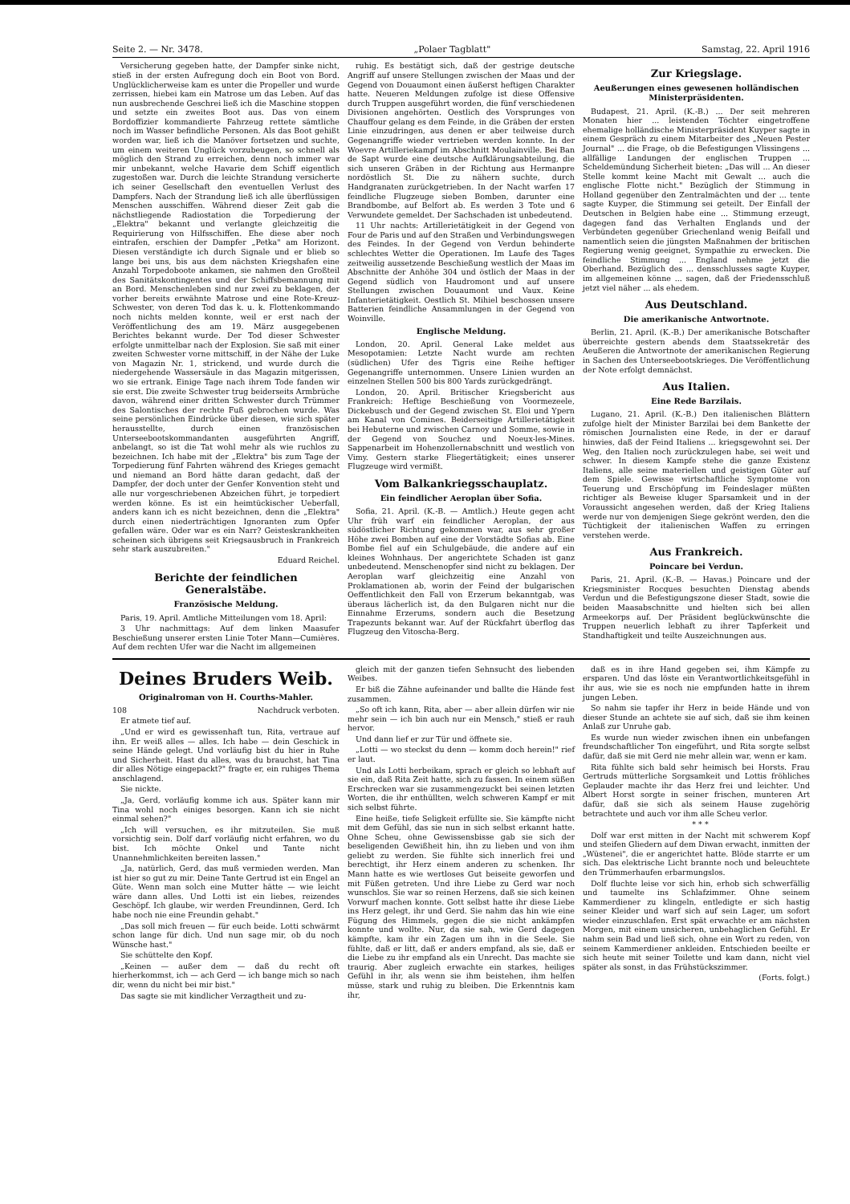Seite 2. — Nr. 3478. „Polaer Tagblatt" Samstag, 22. April 1916
Versicherung gegeben hatte, der Dampfer sinke nicht, stieß in der ersten Aufregung doch ein Boot von Bord. Unglücklicherweise kam es unter die Propeller und wurde zerrissen, hiebei kam ein Matrose um das Leben. Auf das nun ausbrechende Geschrei ließ ich die Maschine stoppen und setzte ein zweites Boot aus. Das von einem Bordoffizier kommandierte Fahrzeug rettete sämtliche noch im Wasser befindliche Personen. Als das Boot gehißt worden war, ließ ich die Manöver fortsetzen und suchte, um einem weiteren Unglück vorzubeugen, so schnell als möglich den Strand zu erreichen, denn noch immer war mir unbekannt, welche Havarie dem Schiff eigentlich zugestoßen war. Durch die leichte Strandung versicherte ich seiner Gesellschaft den eventuellen Verlust des Dampfers. Nach der Strandung ließ ich alle überflüssigen Menschen ausschiffen. Während dieser Zeit gab die nächstliegende Radiostation die Torpedierung der „Elektra" bekannt und verlangte gleichzeitig die Requirierung von Hilfsschiffen. Ehe diese aber noch eintrafen, erschien der Dampfer „Petka" am Horizont. Diesen verständigte ich durch Signale und er blieb so lange bei uns, bis aus dem nächsten Kriegshafen eine Anzahl Torpedoboote ankamen, sie nahmen den Großteil des Sanitätskontingentes und der Schiffsbemannung mit an Bord. Menschenleben sind nur zwei zu beklagen, der vorher bereits erwähnte Matrose und eine Rote-Kreuz-Schwester, von deren Tod das k. u. k. Flottenkommando noch nichts melden konnte, weil er erst nach der Veröffentlichung des am 19. März ausgegebenen Berichtes bekannt wurde. Der Tod dieser Schwester erfolgte unmittelbar nach der Explosion. Sie saß mit einer zweiten Schwester vorne mittschiff, in der Nähe der Luke von Magazin Nr. 1, strickend, und wurde durch die niedergehende Wassersäule in das Magazin mitgerissen, wo sie ertrank. Einige Tage nach ihrem Tode fanden wir sie erst. Die zweite Schwester trug beiderseits Armbrüche davon, während einer dritten Schwester durch Trümmer des Salontisches der rechte Fuß gebrochen wurde. Was seine persönlichen Eindrücke über diesen, wie sich später herausstellte, durch einen französischen Unterseebootskommandanten ausgeführten Angriff, anbelangt, so ist die Tat wohl mehr als wie ruchlos zu bezeichnen. Ich habe mit der „Elektra" bis zum Tage der Torpedierung fünf Fahrten während des Krieges gemacht und niemand an Bord hätte daran gedacht, daß der Dampfer, der doch unter der Genfer Konvention steht und alle nur vorgeschriebenen Abzeichen führt, je torpediert werden könne. Es ist ein heimtückischer Ueberfall, anders kann ich es nicht bezeichnen, denn die „Elektra" durch einen niederträchtigen Ignoranten zum Opfer gefallen wäre. Oder war es ein Narr? Geisteskrankheiten scheinen sich übrigens seit Kriegsausbruch in Frankreich sehr stark auszubreiten."
Eduard Reichel.
Berichte der feindlichen Generalstäbe.
Französische Meldung.
Paris, 19. April. Amtliche Mitteilungen vom 18. April:
3 Uhr nachmittags: Auf dem linken Maasufer Beschießung unserer ersten Linie Toter Mann—Cumières. Auf dem rechten Ufer war die Nacht im allgemeinen
ruhig. Es bestätigt sich, daß der gestrige deutsche Angriff auf unsere Stellungen zwischen der Maas und der Gegend von Douaumont einen äußerst heftigen Charakter hatte. Neueren Meldungen zufolge ist diese Offensive durch Truppen ausgeführt worden, die fünf verschiedenen Divisionen angehörten. Oestlich des Vorsprunges von Chauffour gelang es dem Feinde, in die Gräben der ersten Linie einzudringen, aus denen er aber teilweise durch Gegenangriffe wieder vertrieben werden konnte. In der Woevre Artilleriekampf im Abschnitt Moulainville. Bei Ban de Sapt wurde eine deutsche Aufklärungsabteilung, die sich unseren Gräben in der Richtung aus Hermanpre nordöstlich St. Die zu nähern suchte, durch Handgranaten zurückgetrieben. In der Nacht warfen 17 feindliche Flugzeuge sieben Bomben, darunter eine Brandbombe, auf Belfort ab. Es werden 3 Tote und 6 Verwundete gemeldet. Der Sachschaden ist unbedeutend.
11 Uhr nachts: Artillerietätigkeit in der Gegend von Four de Paris und auf den Straßen und Verbindungswegen des Feindes. In der Gegend von Verdun behinderte schlechtes Wetter die Operationen. Im Laufe des Tages zeitweilig aussetzende Beschießung westlich der Maas im Abschnitte der Anhöhe 304 und östlich der Maas in der Gegend südlich von Haudromont und auf unsere Stellungen zwischen Douaumont und Vaux. Keine Infanterietätigkeit. Oestlich St. Mihiel beschossen unsere Batterien feindliche Ansammlungen in der Gegend von Woinville.
Englische Meldung.
London, 20. April. General Lake meldet aus Mesopotamien: Letzte Nacht wurde am rechten (südlichen) Ufer des Tigris eine Reihe heftiger Gegenangriffe unternommen. Unsere Linien wurden an einzelnen Stellen 500 bis 800 Yards zurückgedrängt.
London, 20. April. Britischer Kriegsbericht aus Frankreich: Heftige Beschießung von Voormezeele, Dickebusch und der Gegend zwischen St. Eloi und Ypern am Kanal von Comines. Beiderseitige Artillerietätigkeit bei Hebuterne und zwischen Carnoy und Somme, sowie in der Gegend von Souchez und Noeux-les-Mines. Sappenarbeit im Hohenzollernabschnitt und westlich von Vimy. Gestern starke Fliegertätigkeit; eines unserer Flugzeuge wird vermißt.
Vom Balkankriegsschauplatz.
Ein feindlicher Aeroplan über Sofia.
Sofia, 21. April. (K.-B. — Amtlich.) Heute gegen acht Uhr früh warf ein feindlicher Aeroplan, der aus südöstlicher Richtung gekommen war, aus sehr großer Höhe zwei Bomben auf eine der Vorstädte Sofias ab. Eine Bombe fiel auf ein Schulgebäude, die andere auf ein kleines Wohnhaus. Der angerichtete Schaden ist ganz unbedeutend. Menschenopfer sind nicht zu beklagen. Der Aeroplan warf gleichzeitig eine Anzahl von Proklamationen ab, worin der Feind der bulgarischen Oeffentlichkeit den Fall von Erzerum bekanntgab, was überaus lächerlich ist, da den Bulgaren nicht nur die Einnahme Erzerums, sondern auch die Besetzung Trapezunts bekannt war. Auf der Rückfahrt überflog das Flugzeug den Vitoscha-Berg.
Zur Kriegslage.
Aeußerungen eines gewesenen holländischen Ministerpräsidenten.
Budapest, 21. April. (K.-B.) ... Der seit mehreren Monaten hier ... leistenden Töchter eingetroffene ehemalige holländische Ministerpräsident Kuyper sagte in einem Gespräch zu einem Mitarbeiter des „Neuen Pester Journal" ... die Frage, ob die Befestigungen Vlissingens ... allfällige Landungen der englischen Truppen ... Scheldemündung Sicherheit bieten: „Das will ... An dieser Stelle kommt keine Macht mit Gewalt ... auch die englische Flotte nicht." Bezüglich der Stimmung in Holland gegenüber den Zentralmächten und der ... tente sagte Kuyper, die Stimmung sei geteilt. Der Einfall der Deutschen in Belgien habe eine ... Stimmung erzeugt, dagegen fand das Verhalten Englands und der Verbündeten gegenüber Griechenland wenig Beifall und namentlich seien die jüngsten Maßnahmen der britischen Regierung wenig geeignet, Sympathie zu erwecken. Die feindliche Stimmung ... England nehme jetzt die Oberhand. Bezüglich des ... densschlusses sagte Kuyper, im allgemeinen könne ... sagen, daß der Friedensschluß jetzt viel näher ... als ehedem.
Aus Deutschland.
Die amerikanische Antwortnote.
Berlin, 21. April. (K.-B.) Der amerikanische Botschafter überreichte gestern abends dem Staatssekretär des Aeußeren die Antwortnote der amerikanischen Regierung in Sachen des Unterseebootskrieges. Die Veröffentlichung der Note erfolgt demnächst.
Aus Italien.
Eine Rede Barzilais.
Lugano, 21. April. (K.-B.) Den italienischen Blättern zufolge hielt der Minister Barzilai bei dem Bankette der römischen Journalisten eine Rede, in der er darauf hinwies, daß der Feind Italiens ... kriegsgewohnt sei. Der Weg, den Italien noch zurückzulegen habe, sei weit und schwer. In diesem Kampfe stehe die ganze Existenz Italiens, alle seine materiellen und geistigen Güter auf dem Spiele. Gewisse wirtschaftliche Symptome von Teuerung und Erschöpfung im Feindeslager müßten richtiger als Beweise kluger Sparsamkeit und in der Voraussicht angesehen werden, daß der Krieg Italiens werde nur von demjenigen Siege gekrönt werden, den die Tüchtigkeit der italienischen Waffen zu erringen verstehen werde.
Aus Frankreich.
Poincare bei Verdun.
Paris, 21. April. (K.-B. — Havas.) Poincare und der Kriegsminister Rocques besuchten Dienstag abends Verdun und die Befestigungszone dieser Stadt, sowie die beiden Maasabschnitte und hielten sich bei allen Armeekorps auf. Der Präsident beglückwünschte die Truppen neuerlich lebhaft zu ihrer Tapferkeit und Standhaftigkeit und teilte Auszeichnungen aus.
Deines Bruders Weib.
Originalroman von H. Courths-Mahler.
108 Nachdruck verboten.
Er atmete tief auf.
„Und er wird es gewissenhaft tun, Rita, vertraue auf ihn. Er weiß alles — alles. Ich habe — dein Geschick in seine Hände gelegt. Und vorläufig bist du hier in Ruhe und Sicherheit. Hast du alles, was du brauchst, hat Tina dir alles Nötige eingepackt?" fragte er, ein ruhiges Thema anschlagend.
Sie nickte.
„Ja, Gerd, vorläufig komme ich aus. Später kann mir Tina wohl noch einiges besorgen. Kann ich sie nicht einmal sehen?"
„Ich will versuchen, es ihr mitzuteilen. Sie muß vorsichtig sein. Dolf darf vorläufig nicht erfahren, wo du bist. Ich möchte Onkel und Tante nicht Unannehmlichkeiten bereiten lassen."
„Ja, natürlich, Gerd, das muß vermieden werden. Man ist hier so gut zu mir. Deine Tante Gertrud ist ein Engel an Güte. Wenn man solch eine Mutter hätte — wie leicht wäre dann alles. Und Lotti ist ein liebes, reizendes Geschöpf. Ich glaube, wir werden Freundinnen, Gerd. Ich habe noch nie eine Freundin gehabt."
„Das soll mich freuen — für euch beide. Lotti schwärmt schon lange für dich. Und nun sage mir, ob du noch Wünsche hast."
Sie schüttelte den Kopf.
„Keinen — außer dem — daß du recht oft hierherkommst, ich — ach Gerd — ich bange mich so nach dir, wenn du nicht bei mir bist."
Das sagte sie mit kindlicher Verzagtheit und zu-
gleich mit der ganzen tiefen Sehnsucht des liebenden Weibes.
Er biß die Zähne aufeinander und ballte die Hände fest zusammen.
„So oft ich kann, Rita, aber — aber allein dürfen wir nie mehr sein — ich bin auch nur ein Mensch," stieß er rauh hervor.
Und dann lief er zur Tür und öffnete sie.
„Lotti — wo steckst du denn — komm doch herein!" rief er laut.
Und als Lotti herbeikam, sprach er gleich so lebhaft auf sie ein, daß Rita Zeit hatte, sich zu fassen. In einem süßen Erschrecken war sie zusammengezuckt bei seinen letzten Worten, die ihr enthüllten, welch schweren Kampf er mit sich selbst führte.
Eine heiße, tiefe Seligkeit erfüllte sie. Sie kämpfte nicht mit dem Gefühl, das sie nun in sich selbst erkannt hatte. Ohne Scheu, ohne Gewissensbisse gab sie sich der beseligenden Gewißheit hin, ihn zu lieben und von ihm geliebt zu werden. Sie fühlte sich innerlich frei und berechtigt, ihr Herz einem anderen zu schenken. Ihr Mann hatte es wie wertloses Gut beiseite geworfen und mit Füßen getreten. Und ihre Liebe zu Gerd war noch wunschlos. Sie war so reinen Herzens, daß sie sich keinen Vorwurf machen konnte. Gott selbst hatte ihr diese Liebe ins Herz gelegt, ihr und Gerd. Sie nahm das hin wie eine Fügung des Himmels, gegen die sie nicht ankämpfen konnte und wollte. Nur, da sie sah, wie Gerd dagegen kämpfte, kam ihr ein Zagen um ihn in die Seele. Sie fühlte, daß er litt, daß er anders empfand, als sie, daß er die Liebe zu ihr empfand als ein Unrecht. Das machte sie traurig. Aber zugleich erwachte ein starkes, heiliges Gefühl in ihr, als wenn sie ihm beistehen, ihm helfen müsse, stark und ruhig zu bleiben. Die Erkenntnis kam ihr,
daß es in ihre Hand gegeben sei, ihm Kämpfe zu ersparen. Und das löste ein Verantwortlichkeitsgefühl in ihr aus, wie sie es noch nie empfunden hatte in ihrem jungen Leben.
So nahm sie tapfer ihr Herz in beide Hände und von dieser Stunde an achtete sie auf sich, daß sie ihm keinen Anlaß zur Unruhe gab.
Es wurde nun wieder zwischen ihnen ein unbefangen freundschaftlicher Ton eingeführt, und Rita sorgte selbst dafür, daß sie mit Gerd nie mehr allein war, wenn er kam.
Rita fühlte sich bald sehr heimisch bei Horsts. Frau Gertruds mütterliche Sorgsamkeit und Lottis fröhliches Geplauder machte ihr das Herz frei und leichter. Und Albert Horst sorgte in seiner frischen, munteren Art dafür, daß sie sich als seinem Hause zugehörig betrachtete und auch vor ihm alle Scheu verlor.
* * *
Dolf war erst mitten in der Nacht mit schwerem Kopf und steifen Gliedern auf dem Diwan erwacht, inmitten der „Wüstenei", die er angerichtet hatte. Blöde starrte er um sich. Das elektrische Licht brannte noch und beleuchtete den Trümmerhaufen erbarmungslos.
Dolf fluchte leise vor sich hin, erhob sich schwerfällig und taumelte ins Schlafzimmer. Ohne seinem Kammerdiener zu klingeln, entledigte er sich hastig seiner Kleider und warf sich auf sein Lager, um sofort wieder einzuschlafen. Erst spät erwachte er am nächsten Morgen, mit einem unsicheren, unbehaglichen Gefühl. Er nahm sein Bad und ließ sich, ohne ein Wort zu reden, von seinem Kammerdiener ankleiden. Entschieden beeilte er sich heute mit seiner Toilette und kam dann, nicht viel später als sonst, in das Frühstückszimmer.
(Forts. folgt.)